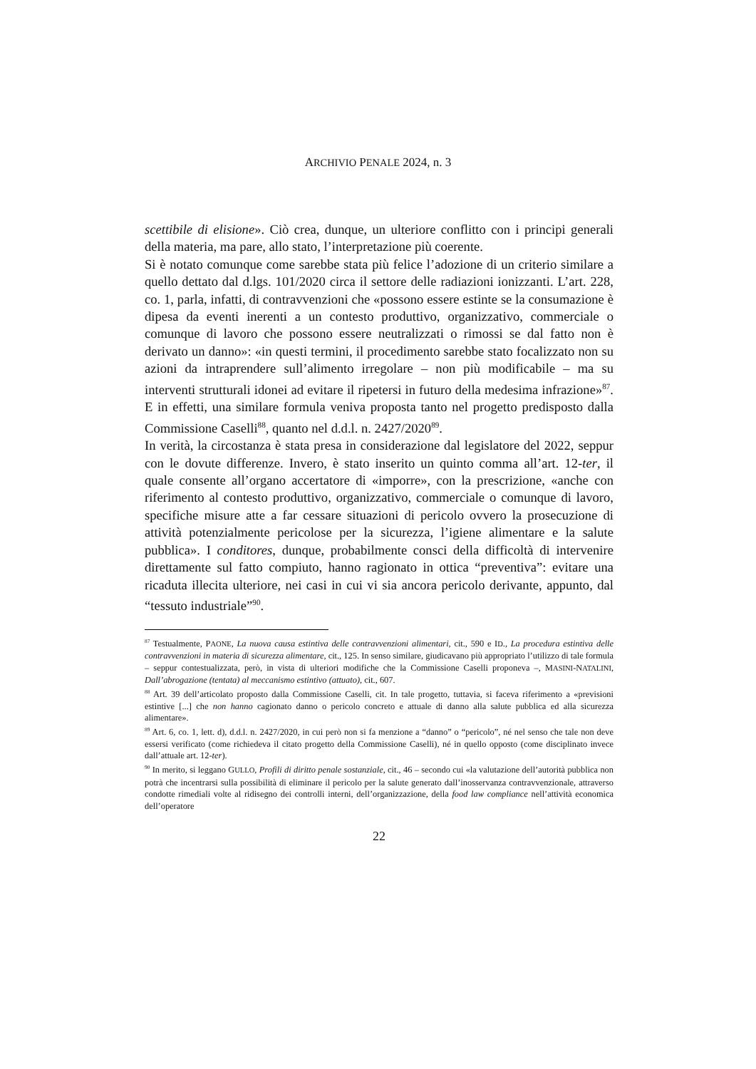ARCHIVIO PENALE 2024, n. 3
scettibile di elisione». Ciò crea, dunque, un ulteriore conflitto con i principi generali della materia, ma pare, allo stato, l’interpretazione più coerente.
Si è notato comunque come sarebbe stata più felice l’adozione di un criterio similare a quello dettato dal d.lgs. 101/2020 circa il settore delle radiazioni ionizzanti. L’art. 228, co. 1, parla, infatti, di contravvenzioni che «possono essere estinte se la consumazione è dipesa da eventi inerenti a un contesto produttivo, organizzativo, commerciale o comunque di lavoro che possono essere neutralizzati o rimossi se dal fatto non è derivato un danno»: «in questi termini, il procedimento sarebbe stato focalizzato non su azioni da intraprendere sull’alimento irregolare – non più modificabile – ma su interventi strutturali idonei ad evitare il ripetersi in futuro della medesima infrazione»<sup>87</sup>. E in effetti, una similare formula veniva proposta tanto nel progetto predisposto dalla Commissione Caselli<sup>88</sup>, quanto nel d.d.l. n. 2427/2020<sup>89</sup>.
In verità, la circostanza è stata presa in considerazione dal legislatore del 2022, seppur con le dovute differenze. Invero, è stato inserito un quinto comma all’art. 12-ter, il quale consente all’organo accertatore di «imporre», con la prescrizione, «anche con riferimento al contesto produttivo, organizzativo, commerciale o comunque di lavoro, specifiche misure atte a far cessare situazioni di pericolo ovvero la prosecuzione di attività potenzialmente pericolose per la sicurezza, l’igiene alimentare e la salute pubblica». I conditores, dunque, probabilmente consci della difficoltà di intervenire direttamente sul fatto compiuto, hanno ragionato in ottica “preventiva”: evitare una ricaduta illecita ulteriore, nei casi in cui vi sia ancora pericolo derivante, appunto, dal “tessuto industriale”<sup>90</sup>.
<sup>87</sup> Testualmente, PAONE, La nuova causa estintiva delle contravvenzioni alimentari, cit., 590 e ID., La procedura estintiva delle contravvenzioni in materia di sicurezza alimentare, cit., 125. In senso similare, giudicavano più appropriato l’utilizzo di tale formula – seppur contestualizzata, però, in vista di ulteriori modifiche che la Commissione Caselli proponeva –, MASINI-NATALINI, Dall’abrogazione (tentata) al meccanismo estintivo (attuato), cit., 607.
<sup>88</sup> Art. 39 dell’articolato proposto dalla Commissione Caselli, cit. In tale progetto, tuttavia, si faceva riferimento a «previsioni estintive [...] che non hanno cagionato danno o pericolo concreto e attuale di danno alla salute pubblica ed alla sicurezza alimentare».
<sup>89</sup> Art. 6, co. 1, lett. d), d.d.l. n. 2427/2020, in cui però non si fa menzione a “danno” o “pericolo”, né nel senso che tale non deve essersi verificato (come richiedeva il citato progetto della Commissione Caselli), né in quello opposto (come disciplinato invece dall’attuale art. 12-ter).
<sup>90</sup> In merito, si leggano GULLO, Profili di diritto penale sostanziale, cit., 46 – secondo cui «la valutazione dell’autorità pubblica non potrà che incentrarsi sulla possibilità di eliminare il pericolo per la salute generato dall’inosservanza contravvenzionale, attraverso condotte rimediali volte al ridisegno dei controlli interni, dell’organizzazione, della food law compliance nell’attività economica dell’operatore
22